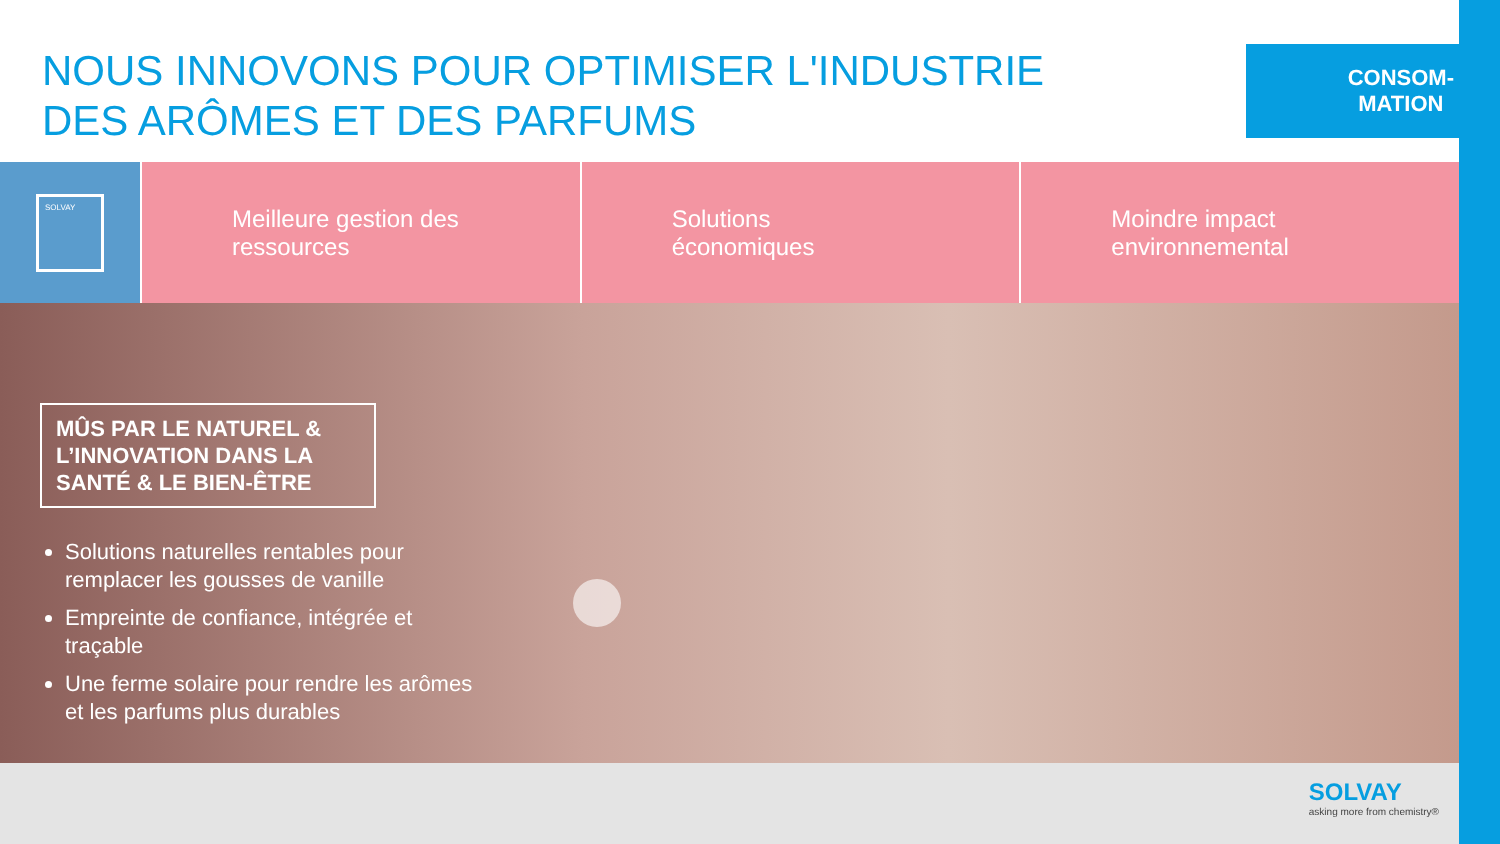NOUS INNOVONS POUR OPTIMISER L'INDUSTRIE
DES ARÔMES ET DES PARFUMS
CONSOM-
MATION
SOLVAY
Meilleure gestion des
ressources
Solutions
économiques
Moindre impact
environnemental
MÛS PAR LE NATUREL & L’INNOVATION DANS LA SANTÉ & LE BIEN-ÊTRE
Solutions naturelles rentables pour remplacer les gousses de vanille
Empreinte de confiance, intégrée et traçable
Une ferme solaire pour rendre les arômes et les parfums plus durables
SOLVAY
asking more from chemistry®